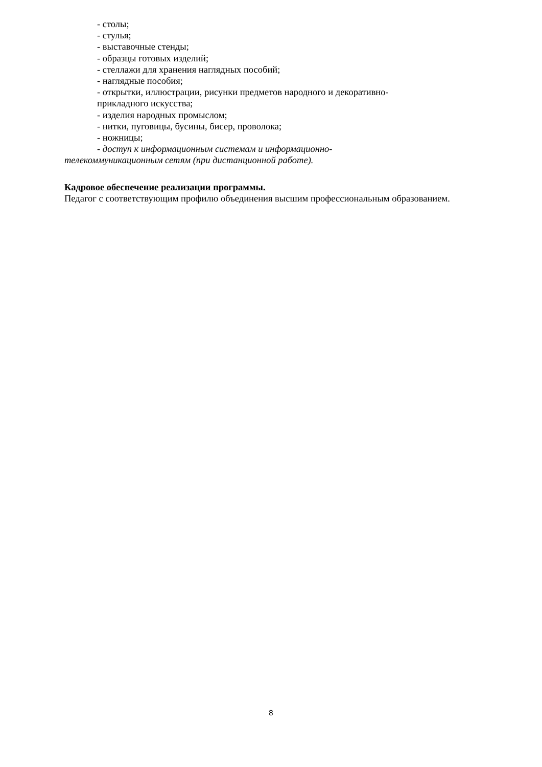- столы;
- стулья;
- выставочные стенды;
- образцы готовых изделий;
- стеллажи для хранения наглядных пособий;
- наглядные пособия;
- открытки, иллюстрации, рисунки предметов народного и декоративно-
прикладного искусства;
- изделия народных промыслом;
- нитки, пуговицы, бусины, бисер, проволока;
- ножницы;
- доступ к информационным системам и информационно-
телекоммуникационным сетям (при дистанционной работе).
Кадровое обеспечение реализации программы.
Педагог с соответствующим профилю объединения высшим профессиональным образованием.
8